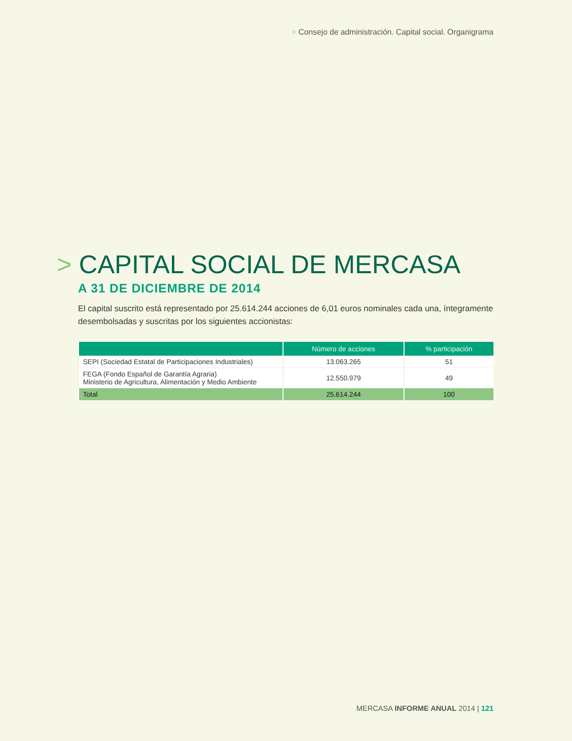> Consejo de administración. Capital social. Organigrama
> CAPITAL SOCIAL DE MERCASA
A 31 DE DICIEMBRE DE 2014
El capital suscrito está representado por 25.614.244 acciones de 6,01 euros nominales cada una, íntegramente desembolsadas y suscritas por los siguientes accionistas:
| | Número de acciones | % participación |
| --- | --- | --- |
| SEPI (Sociedad Estatal de Participaciones Industriales) | 13.063.265 | 51 |
| FEGA (Fondo Español de Garantía Agraria) Ministerio de Agricultura, Alimentación y Medio Ambiente | 12.550.979 | 49 |
| Total | 25.614.244 | 100 |
MERCASA INFORME ANUAL 2014 | 121